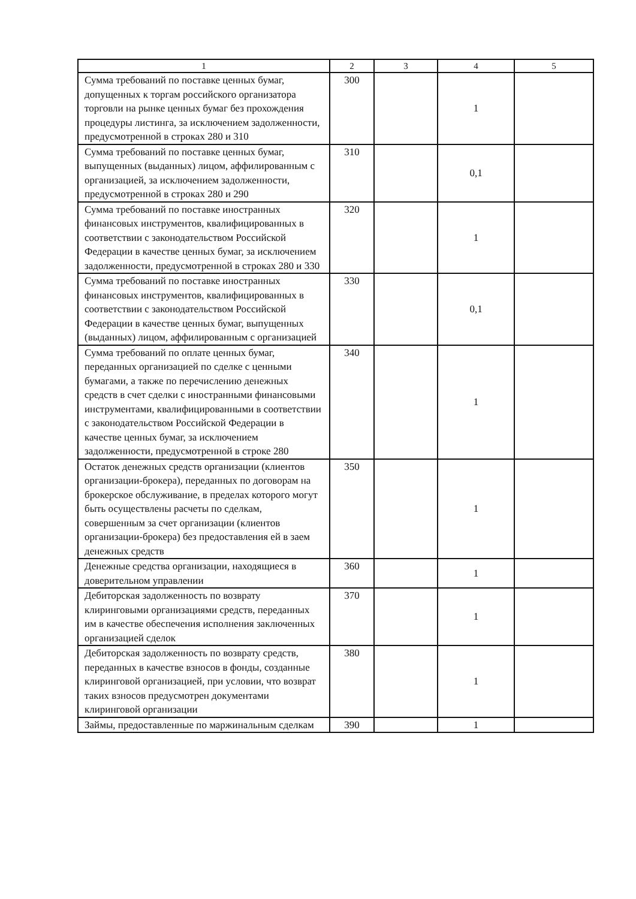| 1 | 2 | 3 | 4 | 5 |
| --- | --- | --- | --- | --- |
| Сумма требований по поставке ценных бумаг, допущенных к торгам российского организатора торговли на рынке ценных бумаг без прохождения процедуры листинга, за исключением задолженности, предусмотренной в строках 280 и 310 | 300 | | 1 | |
| Сумма требований по поставке ценных бумаг, выпущенных (выданных) лицом, аффилированным с организацией, за исключением задолженности, предусмотренной в строках 280 и 290 | 310 | | 0,1 | |
| Сумма требований по поставке иностранных финансовых инструментов, квалифицированных в соответствии с законодательством Российской Федерации в качестве ценных бумаг, за исключением задолженности, предусмотренной в строках 280 и 330 | 320 | | 1 | |
| Сумма требований по поставке иностранных финансовых инструментов, квалифицированных в соответствии с законодательством Российской Федерации в качестве ценных бумаг, выпущенных (выданных) лицом, аффилированным с организацией | 330 | | 0,1 | |
| Сумма требований по оплате ценных бумаг, переданных организацией по сделке с ценными бумагами, а также по перечислению денежных средств в счет сделки с иностранными финансовыми инструментами, квалифицированными в соответствии с законодательством Российской Федерации в качестве ценных бумаг, за исключением задолженности, предусмотренной в строке 280 | 340 | | 1 | |
| Остаток денежных средств организации (клиентов организации-брокера), переданных по договорам на брокерское обслуживание, в пределах которого могут быть осуществлены расчеты по сделкам, совершенным за счет организации (клиентов организации-брокера) без предоставления ей в заем денежных средств | 350 | | 1 | |
| Денежные средства организации, находящиеся в доверительном управлении | 360 | | 1 | |
| Дебиторская задолженность по возврату клиринговыми организациями средств, переданных им в качестве обеспечения исполнения заключенных организацией сделок | 370 | | 1 | |
| Дебиторская задолженность по возврату средств, переданных в качестве взносов в фонды, созданные клиринговой организацией, при условии, что возврат таких взносов предусмотрен документами клиринговой организации | 380 | | 1 | |
| Займы, предоставленные по маржинальным сделкам | 390 | | 1 | |